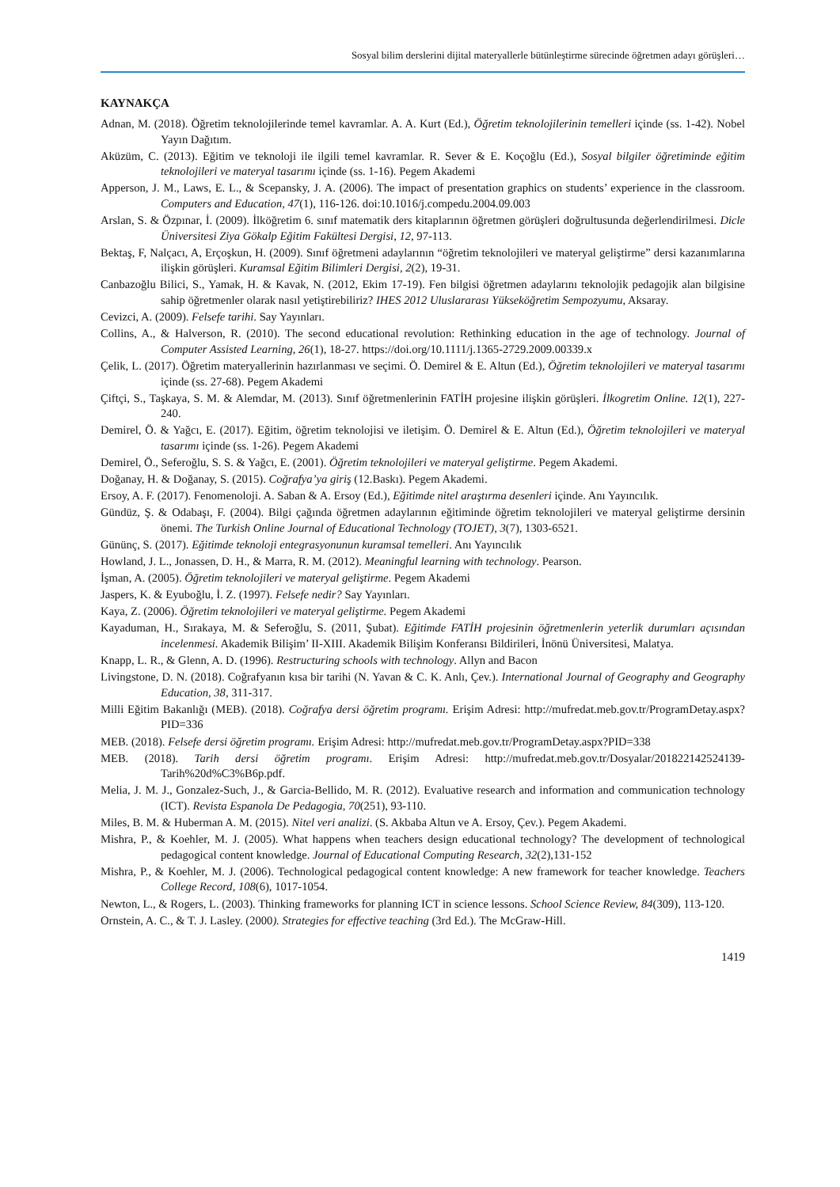Sosyal bilim derslerini dijital materyallerle bütünleştirme sürecinde öğretmen adayı görüşleri…
KAYNAKÇA
Adnan, M. (2018). Öğretim teknolojilerinde temel kavramlar. A. A. Kurt (Ed.), Öğretim teknolojilerinin temelleri içinde (ss. 1-42). Nobel Yayın Dağıtım.
Aküzüm, C. (2013). Eğitim ve teknoloji ile ilgili temel kavramlar. R. Sever & E. Koçoğlu (Ed.), Sosyal bilgiler öğretiminde eğitim teknolojileri ve materyal tasarımı içinde (ss. 1-16). Pegem Akademi
Apperson, J. M., Laws, E. L., & Scepansky, J. A. (2006). The impact of presentation graphics on students’ experience in the classroom. Computers and Education, 47(1), 116-126. doi:10.1016/j.compedu.2004.09.003
Arslan, S. & Özpınar, İ. (2009). İlköğretim 6. sınıf matematik ders kitaplarının öğretmen görüşleri doğrultusunda değerlendirilmesi. Dicle Üniversitesi Ziya Gökalp Eğitim Fakültesi Dergisi, 12, 97-113.
Bektaş, F, Nalçacı, A, Erçoşkun, H. (2009). Sınıf öğretmeni adaylarının “öğretim teknolojileri ve materyal geliştirme” dersi kazanımlarına ilişkin görüşleri. Kuramsal Eğitim Bilimleri Dergisi, 2(2), 19-31.
Canbazoğlu Bilici, S., Yamak, H. & Kavak, N. (2012, Ekim 17-19). Fen bilgisi öğretmen adaylarını teknolojik pedagojik alan bilgisine sahip öğretmenler olarak nasıl yetiştirebiliriz? IHES 2012 Uluslararası Yükseköğretim Sempozyumu, Aksaray.
Cevizci, A. (2009). Felsefe tarihi. Say Yayınları.
Collins, A., & Halverson, R. (2010). The second educational revolution: Rethinking education in the age of technology. Journal of Computer Assisted Learning, 26(1), 18-27. https://doi.org/10.1111/j.1365-2729.2009.00339.x
Çelik, L. (2017). Öğretim materyallerinin hazırlanması ve seçimi. Ö. Demirel & E. Altun (Ed.), Öğretim teknolojileri ve materyal tasarımı içinde (ss. 27-68). Pegem Akademi
Çiftçi, S., Taşkaya, S. M. & Alemdar, M. (2013). Sınıf öğretmenlerinin FATİH projesine ilişkin görüşleri. İlkogretim Online. 12(1), 227-240.
Demirel, Ö. & Yağcı, E. (2017). Eğitim, öğretim teknolojisi ve iletişim. Ö. Demirel & E. Altun (Ed.), Öğretim teknolojileri ve materyal tasarımı içinde (ss. 1-26). Pegem Akademi
Demirel, Ö., Seferoğlu, S. S. & Yağcı, E. (2001). Öğretim teknolojileri ve materyal geliştirme. Pegem Akademi.
Doğanay, H. & Doğanay, S. (2015). Coğrafya’ya giriş (12.Baskı). Pegem Akademi.
Ersoy, A. F. (2017). Fenomenoloji. A. Saban & A. Ersoy (Ed.), Eğitimde nitel araştırma desenleri içinde. Anı Yayıncılık.
Gündüz, Ş. & Odabaşı, F. (2004). Bilgi çağında öğretmen adaylarının eğitiminde öğretim teknolojileri ve materyal geliştirme dersinin önemi. The Turkish Online Journal of Educational Technology (TOJET), 3(7), 1303-6521.
Gününç, S. (2017). Eğitimde teknoloji entegrasyonunun kuramsal temelleri. Anı Yayıncılık
Howland, J. L., Jonassen, D. H., & Marra, R. M. (2012). Meaningful learning with technology. Pearson.
İşman, A. (2005). Öğretim teknolojileri ve materyal geliştirme. Pegem Akademi
Jaspers, K. & Eyuboğlu, İ. Z. (1997). Felsefe nedir? Say Yayınları.
Kaya, Z. (2006). Öğretim teknolojileri ve materyal geliştirme. Pegem Akademi
Kayaduman, H., Sırakaya, M. & Seferoğlu, S. (2011, Şubat). Eğitimde FATİH projesinin öğretmenlerin yeterlik durumları açısından incelenmesi. Akademik Bilişim’ II-XIII. Akademik Bilişim Konferansı Bildirileri, İnönü Üniversitesi, Malatya.
Knapp, L. R., & Glenn, A. D. (1996). Restructuring schools with technology. Allyn and Bacon
Livingstone, D. N. (2018). Coğrafyanın kısa bir tarihi (N. Yavan & C. K. Anlı, Çev.). International Journal of Geography and Geography Education, 38, 311-317.
Milli Eğitim Bakanlığı (MEB). (2018). Coğrafya dersi öğretim programı. Erişim Adresi: http://mufredat.meb.gov.tr/ProgramDetay.aspx?PID=336
MEB. (2018). Felsefe dersi öğretim programı. Erişim Adresi: http://mufredat.meb.gov.tr/ProgramDetay.aspx?PID=338
MEB. (2018). Tarih dersi öğretim programı. Erişim Adresi: http://mufredat.meb.gov.tr/Dosyalar/201822142524139-Tarih%20d%C3%B6p.pdf.
Melia, J. M. J., Gonzalez-Such, J., & Garcia-Bellido, M. R. (2012). Evaluative research and information and communication technology (ICT). Revista Espanola De Pedagogia, 70(251), 93-110.
Miles, B. M. & Huberman A. M. (2015). Nitel veri analizi. (S. Akbaba Altun ve A. Ersoy, Çev.). Pegem Akademi.
Mishra, P., & Koehler, M. J. (2005). What happens when teachers design educational technology? The development of technological pedagogical content knowledge. Journal of Educational Computing Research, 32(2),131-152
Mishra, P., & Koehler, M. J. (2006). Technological pedagogical content knowledge: A new framework for teacher knowledge. Teachers College Record, 108(6), 1017-1054.
Newton, L., & Rogers, L. (2003). Thinking frameworks for planning ICT in science lessons. School Science Review, 84(309), 113-120.
Ornstein, A. C., & T. J. Lasley. (2000). Strategies for effective teaching (3rd Ed.). The McGraw-Hill.
1419